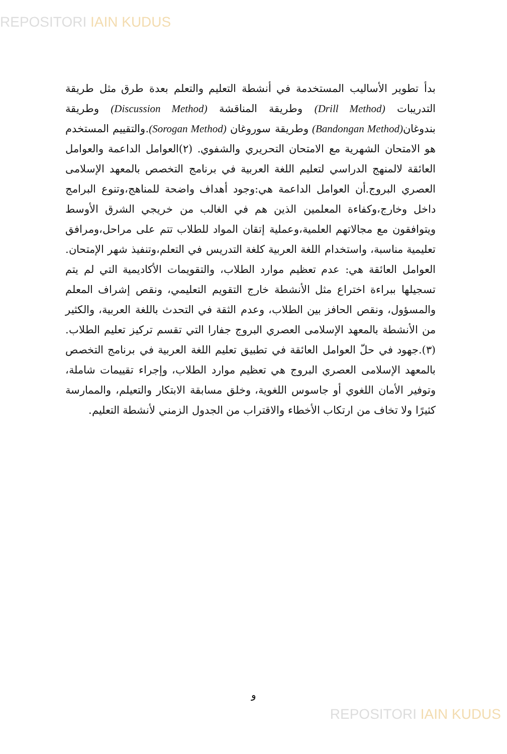REPOSITORI IAIN KUDUS
بدأ تطوير الأساليب المستخدمة في أنشطة التعليم والتعلم بعدة طرق مثل طريقة التدريبات (Drill Method) وطريقة المناقشة (Discussion Method) وطريقة بندوغان(Bandongan Method) وطريقة سوروغان (Sorogan Method).والتقييم المستخدم هو الامتحان الشهرية مع الامتحان التحريري والشفوي. (٢)العوامل الداعمة والعوامل العائقة لالمنهج الدراسي لتعليم اللغة العربية في برنامج التخصص بالمعهد الإسلامى العصري البروج.أن العوامل الداعمة هي:وجود أهداف واضحة للمناهج،وتنوع البرامج داخل وخارج،وكفاءة المعلمين الذين هم في الغالب من خريجي الشرق الأوسط ويتوافقون مع مجالاتهم العلمية،وعملية إتقان المواد للطلاب تتم على مراحل،ومرافق تعليمية مناسبة، واستخدام اللغة العربية كلغة التدريس في التعلم،وتنفيذ شهر الإمتحان. العوامل العائقة هي: عدم تعظيم موارد الطلاب، والتقويمات الأكاديمية التي لم يتم تسجيلها ببراءة اختراع مثل الأنشطة خارج التقويم التعليمي، ونقص إشراف المعلم والمسؤول، ونقص الحافز بين الطلاب، وعدم الثقة في التحدث باللغة العربية، والكثير من الأنشطة بالمعهد الإسلامى العصري البروج جفارا التي تقسم تركيز تعليم الطلاب. (٣).جهود في حلّ العوامل العائقة في تطبيق تعليم اللغة العربية في برنامج التخصص بالمعهد الإسلامى العصري البروج هي تعظيم موارد الطلاب، وإجراء تقييمات شاملة، وتوفير الأمان اللغوي أو جاسوس اللغوية، وخلق مسابقة الابتكار والتعيلم، والممارسة كثيرًا ولا تخاف من ارتكاب الأخطاء والاقتراب من الجدول الزمني لأنشطة التعليم.
و
REPOSITORI IAIN KUDUS